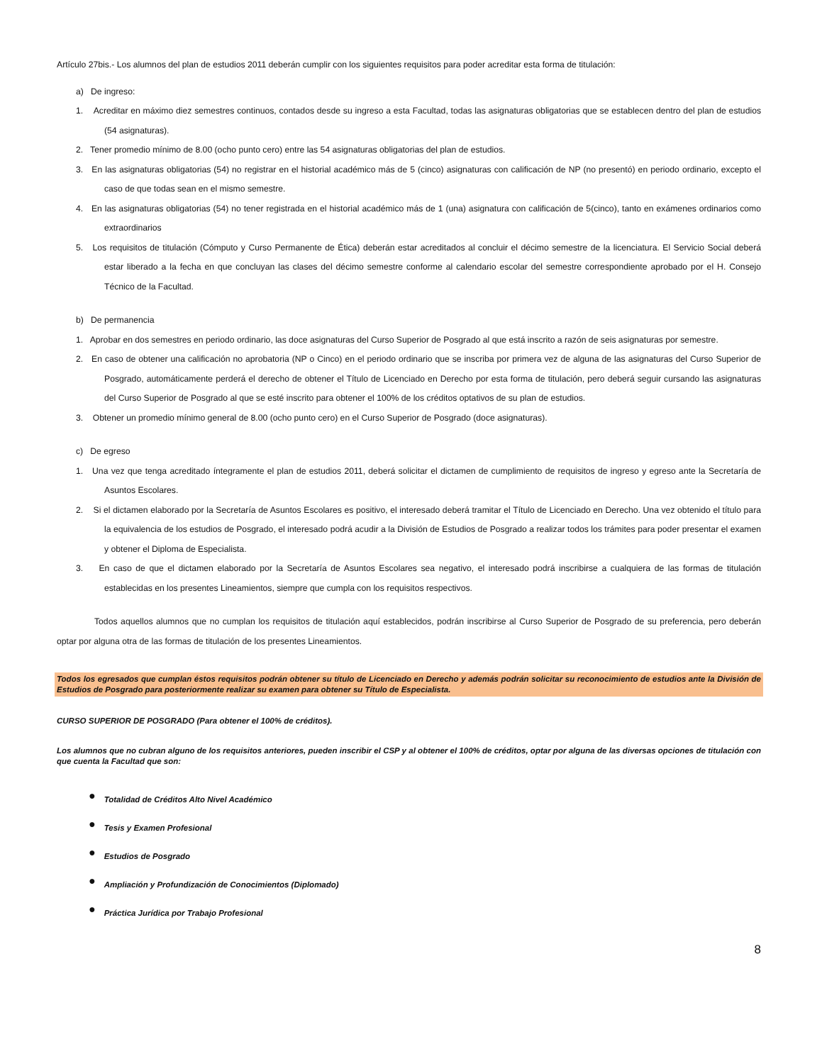Artículo 27bis.- Los alumnos del plan de estudios 2011 deberán cumplir con los siguientes requisitos para poder acreditar esta forma de titulación:
a) De ingreso:
1. Acreditar en máximo diez semestres continuos, contados desde su ingreso a esta Facultad, todas las asignaturas obligatorias que se establecen dentro del plan de estudios (54 asignaturas).
2. Tener promedio mínimo de 8.00 (ocho punto cero) entre las 54 asignaturas obligatorias del plan de estudios.
3. En las asignaturas obligatorias (54) no registrar en el historial académico más de 5 (cinco) asignaturas con calificación de NP (no presentó) en periodo ordinario, excepto el caso de que todas sean en el mismo semestre.
4. En las asignaturas obligatorias (54) no tener registrada en el historial académico más de 1 (una) asignatura con calificación de 5(cinco), tanto en exámenes ordinarios como extraordinarios
5. Los requisitos de titulación (Cómputo y Curso Permanente de Ética) deberán estar acreditados al concluir el décimo semestre de la licenciatura. El Servicio Social deberá estar liberado a la fecha en que concluyan las clases del décimo semestre conforme al calendario escolar del semestre correspondiente aprobado por el H. Consejo Técnico de la Facultad.
b) De permanencia
1. Aprobar en dos semestres en periodo ordinario, las doce asignaturas del Curso Superior de Posgrado al que está inscrito a razón de seis asignaturas por semestre.
2. En caso de obtener una calificación no aprobatoria (NP o Cinco) en el periodo ordinario que se inscriba por primera vez de alguna de las asignaturas del Curso Superior de Posgrado, automáticamente perderá el derecho de obtener el Título de Licenciado en Derecho por esta forma de titulación, pero deberá seguir cursando las asignaturas del Curso Superior de Posgrado al que se esté inscrito para obtener el 100% de los créditos optativos de su plan de estudios.
3. Obtener un promedio mínimo general de 8.00 (ocho punto cero) en el Curso Superior de Posgrado (doce asignaturas).
c) De egreso
1. Una vez que tenga acreditado íntegramente el plan de estudios 2011, deberá solicitar el dictamen de cumplimiento de requisitos de ingreso y egreso ante la Secretaría de Asuntos Escolares.
2. Si el dictamen elaborado por la Secretaría de Asuntos Escolares es positivo, el interesado deberá tramitar el Título de Licenciado en Derecho. Una vez obtenido el título para la equivalencia de los estudios de Posgrado, el interesado podrá acudir a la División de Estudios de Posgrado a realizar todos los trámites para poder presentar el examen y obtener el Diploma de Especialista.
3. En caso de que el dictamen elaborado por la Secretaría de Asuntos Escolares sea negativo, el interesado podrá inscribirse a cualquiera de las formas de titulación establecidas en los presentes Lineamientos, siempre que cumpla con los requisitos respectivos.
Todos aquellos alumnos que no cumplan los requisitos de titulación aquí establecidos, podrán inscribirse al Curso Superior de Posgrado de su preferencia, pero deberán optar por alguna otra de las formas de titulación de los presentes Lineamientos.
Todos los egresados que cumplan éstos requisitos podrán obtener su título de Licenciado en Derecho y además podrán solicitar su reconocimiento de estudios ante la División de Estudios de Posgrado para posteriormente realizar su examen para obtener su Título de Especialista.
CURSO SUPERIOR DE POSGRADO (Para obtener el 100% de créditos).
Los alumnos que no cubran alguno de los requisitos anteriores, pueden inscribir el CSP y al obtener el 100% de créditos, optar por alguna de las diversas opciones de titulación con que cuenta la Facultad que son:
● Totalidad de Créditos Alto Nivel Académico
● Tesis y Examen Profesional
● Estudios de Posgrado
● Ampliación y Profundización de Conocimientos (Diplomado)
● Práctica Jurídica por Trabajo Profesional
8